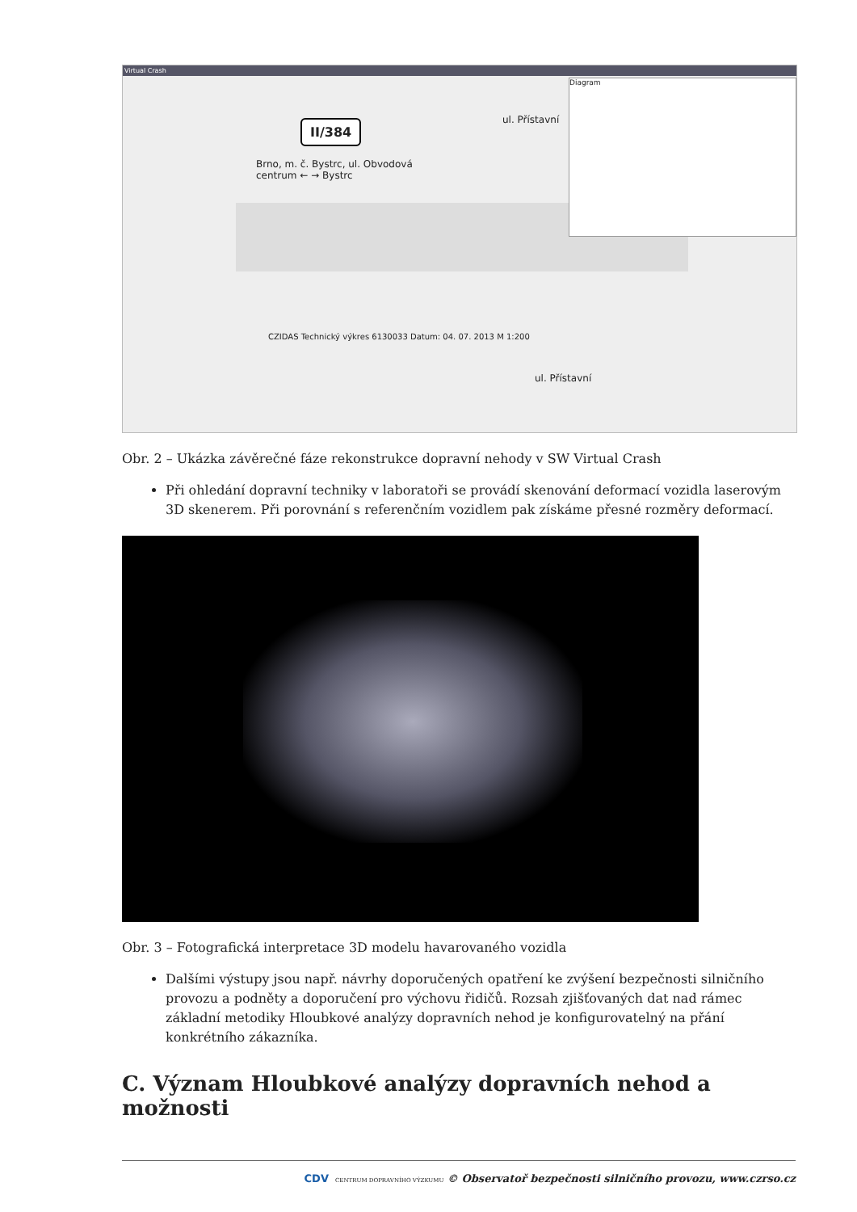Virtual Crash
II/384
Brno, m. č. Bystrc, ul. Obvodová
centrum ← → Bystrc
ul. Přístavní
ul. Přístavní
CZIDAS Technický výkres 6130033 Datum: 04. 07. 2013 M 1:200
Diagram
Obr. 2 – Ukázka závěrečné fáze rekonstrukce dopravní nehody v SW Virtual Crash
Při ohledání dopravní techniky v laboratoři se provádí skenování deformací vozidla laserovým 3D skenerem. Při porovnání s referenčním vozidlem pak získáme přesné rozměry deformací.
Obr. 3 – Fotografická interpretace 3D modelu havarovaného vozidla
Dalšími výstupy jsou např. návrhy doporučených opatření ke zvýšení bezpečnosti silničního provozu a podněty a doporučení pro výchovu řidičů. Rozsah zjišťovaných dat nad rámec základní metodiky Hloubkové analýzy dopravních nehod je konfigurovatelný na přání konkrétního zákazníka.
C. Význam Hloubkové analýzy dopravních nehod a možnosti
CDV CENTRUM DOPRAVNÍHO VÝZKUMU © Observatoř bezpečnosti silničního provozu, www.czrso.cz